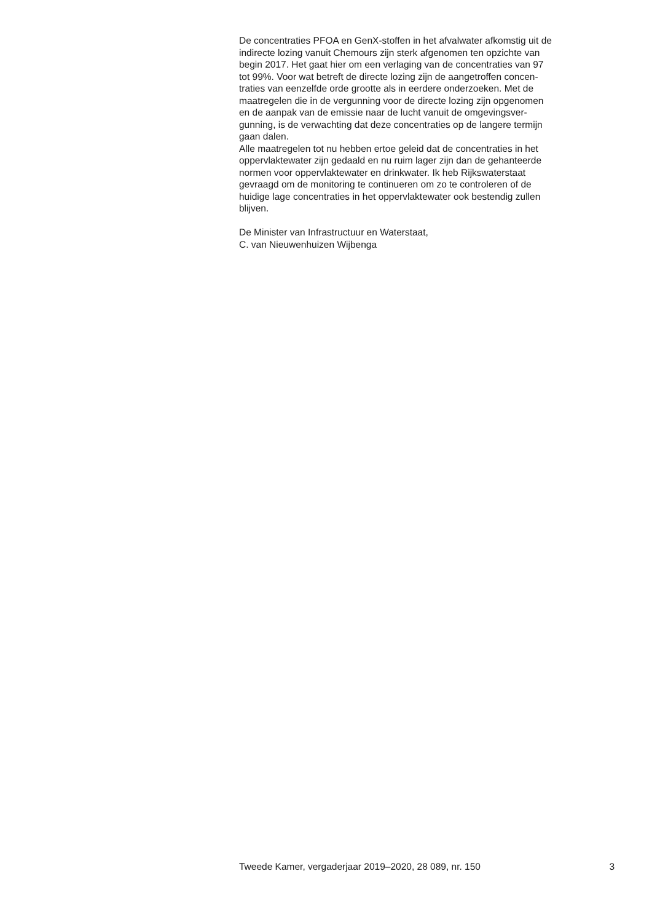De concentraties PFOA en GenX-stoffen in het afvalwater afkomstig uit de
indirecte lozing vanuit Chemours zijn sterk afgenomen ten opzichte van
begin 2017. Het gaat hier om een verlaging van de concentraties van 97
tot 99%. Voor wat betreft de directe lozing zijn de aangetroffen concen-
traties van eenzelfde orde grootte als in eerdere onderzoeken. Met de
maatregelen die in de vergunning voor de directe lozing zijn opgenomen
en de aanpak van de emissie naar de lucht vanuit de omgevingsver-
gunning, is de verwachting dat deze concentraties op de langere termijn
gaan dalen.
Alle maatregelen tot nu hebben ertoe geleid dat de concentraties in het
oppervlaktewater zijn gedaald en nu ruim lager zijn dan de gehanteerde
normen voor oppervlaktewater en drinkwater. Ik heb Rijkswaterstaat
gevraagd om de monitoring te continueren om zo te controleren of de
huidige lage concentraties in het oppervlaktewater ook bestendig zullen
blijven.
De Minister van Infrastructuur en Waterstaat,
C. van Nieuwenhuizen Wijbenga
Tweede Kamer, vergaderjaar 2019–2020, 28 089, nr. 150 3